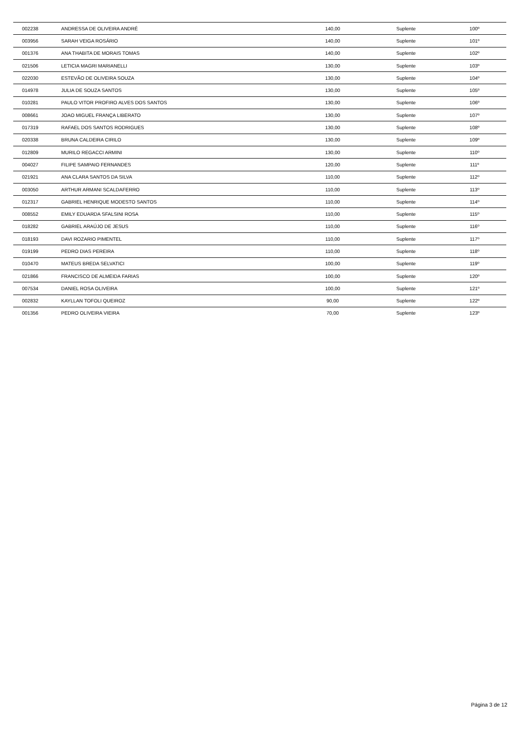| 002238 | ANDRESSA DE OLIVEIRA ANDRÉ | 140,00 | Suplente | 100º |
| 003956 | SARAH VEIGA ROSÁRIO | 140,00 | Suplente | 101º |
| 001376 | ANA THABITA DE MORAIS TOMAS | 140,00 | Suplente | 102º |
| 021506 | LETICIA MAGRI MARIANELLI | 130,00 | Suplente | 103º |
| 022030 | ESTEVÃO DE OLIVEIRA SOUZA | 130,00 | Suplente | 104º |
| 014978 | JULIA DE SOUZA SANTOS | 130,00 | Suplente | 105º |
| 010281 | PAULO VITOR PROFIRO ALVES DOS SANTOS | 130,00 | Suplente | 106º |
| 008661 | JOAO MIGUEL FRANÇA LIBERATO | 130,00 | Suplente | 107º |
| 017319 | RAFAEL DOS SANTOS RODRIGUES | 130,00 | Suplente | 108º |
| 020338 | BRUNA CALDEIRA CIRILO | 130,00 | Suplente | 109º |
| 012809 | MURILO REGACCI ARMINI | 130,00 | Suplente | 110º |
| 004027 | FILIPE SAMPAIO FERNANDES | 120,00 | Suplente | 111º |
| 021921 | ANA CLARA SANTOS DA SILVA | 110,00 | Suplente | 112º |
| 003050 | ARTHUR ARMANI SCALDAFERRO | 110,00 | Suplente | 113º |
| 012317 | GABRIEL HENRIQUE MODESTO SANTOS | 110,00 | Suplente | 114º |
| 008552 | EMILY EDUARDA SFALSINI ROSA | 110,00 | Suplente | 115º |
| 018282 | GABRIEL ARAÚJO DE JESUS | 110,00 | Suplente | 116º |
| 018193 | DAVI ROZARIO PIMENTEL | 110,00 | Suplente | 117º |
| 019199 | PEDRO DIAS PEREIRA | 110,00 | Suplente | 118º |
| 010470 | MATEUS BREDA SELVATICI | 100,00 | Suplente | 119º |
| 021866 | FRANCISCO DE ALMEIDA FARIAS | 100,00 | Suplente | 120º |
| 007534 | DANIEL ROSA OLIVEIRA | 100,00 | Suplente | 121º |
| 002832 | KAYLLAN TOFOLI QUEIROZ | 90,00 | Suplente | 122º |
| 001356 | PEDRO OLIVEIRA VIEIRA | 70,00 | Suplente | 123º |
Página 3 de 12